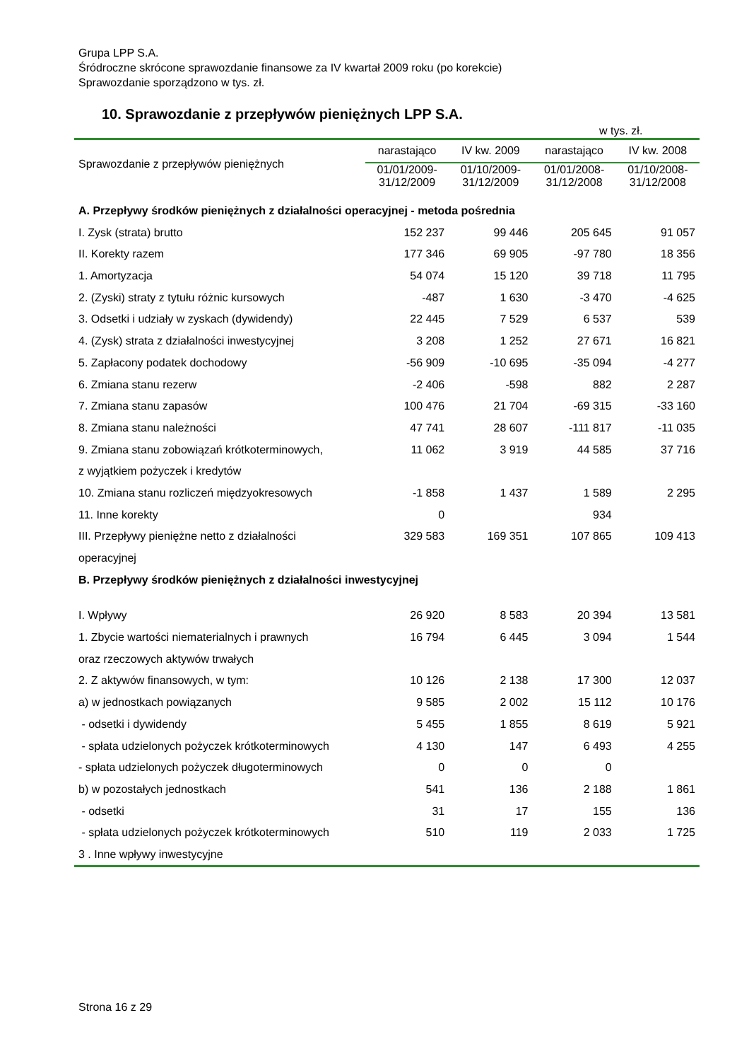Grupa LPP S.A.
Śródroczne skrócone sprawozdanie finansowe za IV kwartał 2009 roku (po korekcie)
Sprawozdanie sporządzono w tys. zł.
10. Sprawozdanie z przepływów pieniężnych LPP S.A.
w tys. zł.
| Sprawozdanie z przepływów pieniężnych | narastająco | IV kw. 2009 | narastająco | IV kw. 2008 |
| --- | --- | --- | --- | --- |
| | 01/01/2009- 31/12/2009 | 01/10/2009- 31/12/2009 | 01/01/2008- 31/12/2008 | 01/10/2008- 31/12/2008 |
| A. Przepływy środków pieniężnych z działalności operacyjnej - metoda pośrednia | | | | |
| I. Zysk (strata) brutto | 152 237 | 99 446 | 205 645 | 91 057 |
| II. Korekty razem | 177 346 | 69 905 | -97 780 | 18 356 |
| 1. Amortyzacja | 54 074 | 15 120 | 39 718 | 11 795 |
| 2. (Zyski) straty z tytułu różnic kursowych | -487 | 1 630 | -3 470 | -4 625 |
| 3. Odsetki i udziały w zyskach (dywidendy) | 22 445 | 7 529 | 6 537 | 539 |
| 4. (Zysk) strata z działalności inwestycyjnej | 3 208 | 1 252 | 27 671 | 16 821 |
| 5. Zapłacony podatek dochodowy | -56 909 | -10 695 | -35 094 | -4 277 |
| 6. Zmiana stanu rezerw | -2 406 | -598 | 882 | 2 287 |
| 7. Zmiana stanu zapasów | 100 476 | 21 704 | -69 315 | -33 160 |
| 8. Zmiana stanu należności | 47 741 | 28 607 | -111 817 | -11 035 |
| 9. Zmiana stanu zobowiązań krótkoterminowych, | 11 062 | 3 919 | 44 585 | 37 716 |
| z wyjątkiem pożyczek i kredytów | | | | |
| 10. Zmiana stanu rozliczeń międzyokresowych | -1 858 | 1 437 | 1 589 | 2 295 |
| 11. Inne korekty | 0 | | 934 | |
| III. Przepływy pieniężne netto z działalności | 329 583 | 169 351 | 107 865 | 109 413 |
| operacyjnej | | | | |
| B. Przepływy środków pieniężnych z działalności inwestycyjnej | | | | |
| I. Wpływy | 26 920 | 8 583 | 20 394 | 13 581 |
| 1. Zbycie wartości niematerialnych i prawnych | 16 794 | 6 445 | 3 094 | 1 544 |
| oraz rzeczowych aktywów trwałych | | | | |
| 2. Z aktywów finansowych, w tym: | 10 126 | 2 138 | 17 300 | 12 037 |
| a) w jednostkach powiązanych | 9 585 | 2 002 | 15 112 | 10 176 |
| - odsetki i dywidendy | 5 455 | 1 855 | 8 619 | 5 921 |
| - spłata udzielonych pożyczek krótkoterminowych | 4 130 | 147 | 6 493 | 4 255 |
| - spłata udzielonych pożyczek długoterminowych | 0 | 0 | 0 | |
| b) w pozostałych jednostkach | 541 | 136 | 2 188 | 1 861 |
| - odsetki | 31 | 17 | 155 | 136 |
| - spłata udzielonych pożyczek krótkoterminowych | 510 | 119 | 2 033 | 1 725 |
| 3 . Inne wpływy inwestycyjne | | | | |
Strona 16 z 29